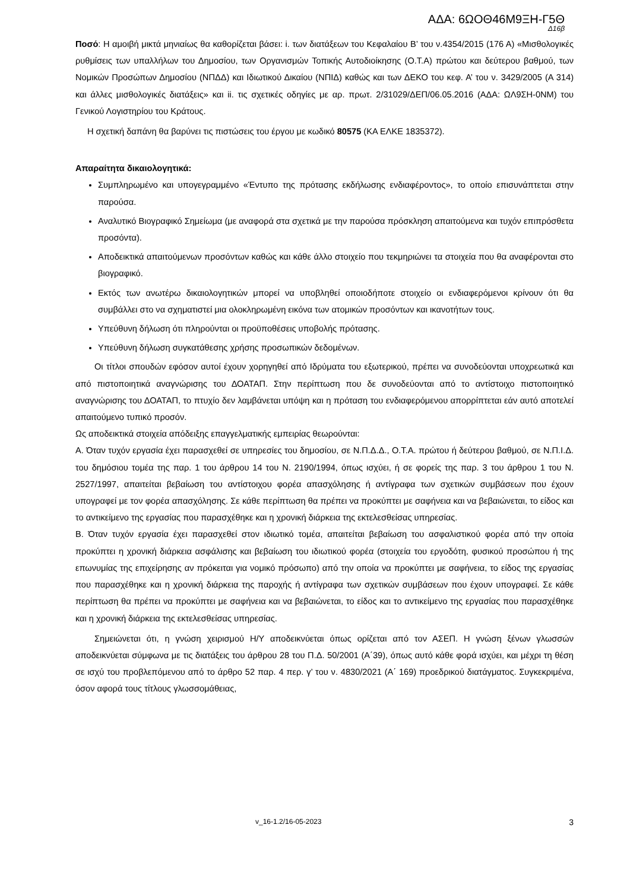ΑΔΑ: 6ΩΟΘ46Μ9ΞΗ-Γ5Θ
Δ16β
Ποσό: Η αμοιβή μικτά μηνιαίως θα καθορίζεται βάσει: i. των διατάξεων του Κεφαλαίου Β’ του ν.4354/2015 (176 Α) «Μισθολογικές ρυθμίσεις των υπαλλήλων του Δημοσίου, των Οργανισμών Τοπικής Αυτοδιοίκησης (Ο.Τ.Α) πρώτου και δεύτερου βαθμού, των Νομικών Προσώπων Δημοσίου (ΝΠΔΔ) και Ιδιωτικού Δικαίου (ΝΠΙΔ) καθώς και των ΔΕΚΟ του κεφ. Α’ του ν. 3429/2005 (Α 314) και άλλες μισθολογικές διατάξεις» και ii. τις σχετικές οδηγίες με αρ. πρωτ. 2/31029/ΔΕΠ/06.05.2016 (ΑΔΑ: ΩΛ9ΣΗ-0ΝΜ) του Γενικού Λογιστηρίου του Κράτους.
Η σχετική δαπάνη θα βαρύνει τις πιστώσεις του έργου με κωδικό 80575 (ΚΑ ΕΛΚΕ 1835372).
Απαραίτητα δικαιολογητικά:
Συμπληρωμένο και υπογεγραμμένο «Έντυπο της πρότασης εκδήλωσης ενδιαφέροντος», το οποίο επισυνάπτεται στην παρούσα.
Αναλυτικό Βιογραφικό Σημείωμα (με αναφορά στα σχετικά με την παρούσα πρόσκληση απαιτούμενα και τυχόν επιπρόσθετα προσόντα).
Αποδεικτικά απαιτούμενων προσόντων καθώς και κάθε άλλο στοιχείο που τεκμηριώνει τα στοιχεία που θα αναφέρονται στο βιογραφικό.
Εκτός των ανωτέρω δικαιολογητικών μπορεί να υποβληθεί οποιοδήποτε στοιχείο οι ενδιαφερόμενοι κρίνουν ότι θα συμβάλλει στο να σχηματιστεί μια ολοκληρωμένη εικόνα των ατομικών προσόντων και ικανοτήτων τους.
Υπεύθυνη δήλωση ότι πληρούνται οι προϋποθέσεις υποβολής πρότασης.
Υπεύθυνη δήλωση συγκατάθεσης χρήσης προσωπικών δεδομένων.
Οι τίτλοι σπουδών εφόσον αυτοί έχουν χορηγηθεί από Ιδρύματα του εξωτερικού, πρέπει να συνοδεύονται υποχρεωτικά και από πιστοποιητικά αναγνώρισης του ΔΟΑΤΑΠ. Στην περίπτωση που δε συνοδεύονται από το αντίστοιχο πιστοποιητικό αναγνώρισης του ΔΟΑΤΑΠ, το πτυχίο δεν λαμβάνεται υπόψη και η πρόταση του ενδιαφερόμενου απορρίπτεται εάν αυτό αποτελεί απαιτούμενο τυπικό προσόν.
Ως αποδεικτικά στοιχεία απόδειξης επαγγελματικής εμπειρίας θεωρούνται:
Α. Όταν τυχόν εργασία έχει παρασχεθεί σε υπηρεσίες του δημοσίου, σε Ν.Π.Δ.Δ., Ο.Τ.Α. πρώτου ή δεύτερου βαθμού, σε Ν.Π.Ι.Δ. του δημόσιου τομέα της παρ. 1 του άρθρου 14 του Ν. 2190/1994, όπως ισχύει, ή σε φορείς της παρ. 3 του άρθρου 1 του Ν. 2527/1997, απαιτείται βεβαίωση του αντίστοιχου φορέα απασχόλησης ή αντίγραφα των σχετικών συμβάσεων που έχουν υπογραφεί με τον φορέα απασχόλησης. Σε κάθε περίπτωση θα πρέπει να προκύπτει με σαφήνεια και να βεβαιώνεται, το είδος και το αντικείμενο της εργασίας που παρασχέθηκε και η χρονική διάρκεια της εκτελεσθείσας υπηρεσίας.
Β. Όταν τυχόν εργασία έχει παρασχεθεί στον ιδιωτικό τομέα, απαιτείται βεβαίωση του ασφαλιστικού φορέα από την οποία προκύπτει η χρονική διάρκεια ασφάλισης και βεβαίωση του ιδιωτικού φορέα (στοιχεία του εργοδότη, φυσικού προσώπου ή της επωνυμίας της επιχείρησης αν πρόκειται για νομικό πρόσωπο) από την οποία να προκύπτει με σαφήνεια, το είδος της εργασίας που παρασχέθηκε και η χρονική διάρκεια της παροχής ή αντίγραφα των σχετικών συμβάσεων που έχουν υπογραφεί. Σε κάθε περίπτωση θα πρέπει να προκύπτει με σαφήνεια και να βεβαιώνεται, το είδος και το αντικείμενο της εργασίας που παρασχέθηκε και η χρονική διάρκεια της εκτελεσθείσας υπηρεσίας.
Σημειώνεται ότι, η γνώση χειρισμού Η/Υ αποδεικνύεται όπως ορίζεται από τον ΑΣΕΠ. Η γνώση ξένων γλωσσών αποδεικνύεται σύμφωνα με τις διατάξεις του άρθρου 28 του Π.Δ. 50/2001 (Α΄39), όπως αυτό κάθε φορά ισχύει, και μέχρι τη θέση σε ισχύ του προβλεπόμενου από το άρθρο 52 παρ. 4 περ. γ’ του ν. 4830/2021 (Α΄ 169) προεδρικού διατάγματος. Συγκεκριμένα, όσον αφορά τους τίτλους γλωσσομάθειας,
v_16-1.2/16-05-2023 3